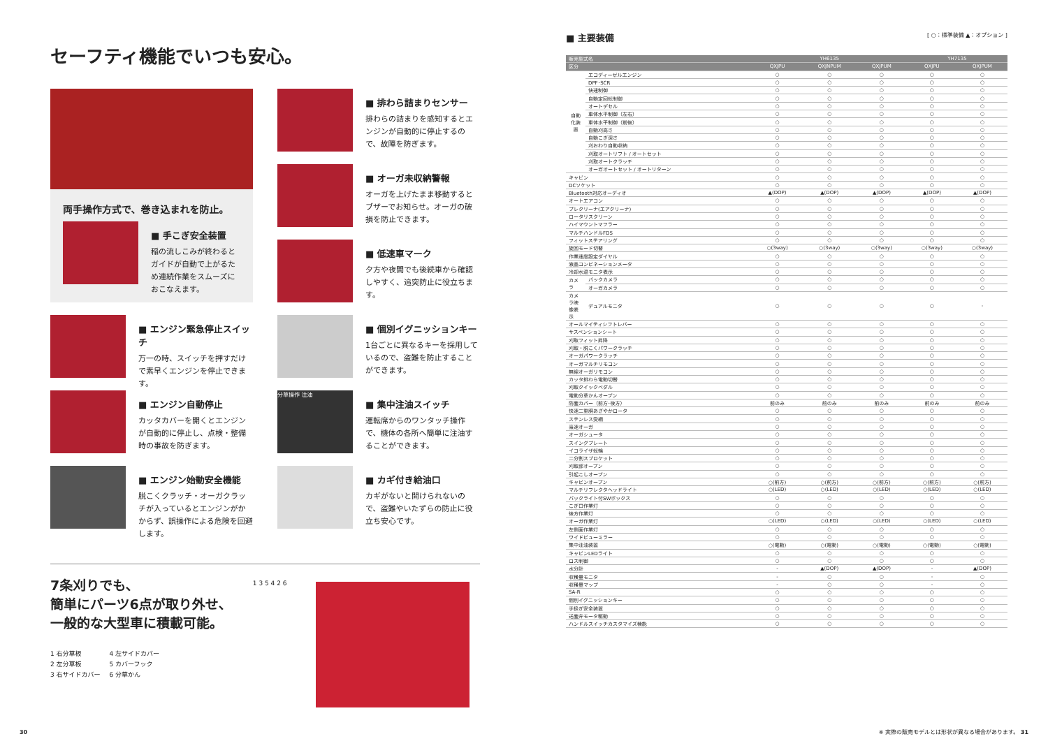セーフティ機能でいつも安心。
両手操作方式で、巻き込まれを防止。
■ 手こぎ安全装置
稲の流しこみが終わるとガイドが自動で上がるため連続作業をスムーズにおこなえます。
■ 排わら詰まりセンサー
排わらの詰まりを感知するとエンジンが自動的に停止するので、故障を防ぎます。
■ オーガ未収納警報
オーガを上げたまま移動するとブザーでお知らせ。オーガの破損を防止できます。
■ 低速車マーク
夕方や夜間でも後続車から確認しやすく、追突防止に役立ちます。
■ エンジン緊急停止スイッチ
万一の時、スイッチを押すだけで素早くエンジンを停止できます。
■ 個別イグニッションキー
1台ごとに異なるキーを採用しているので、盗難を防止することができます。
■ エンジン自動停止
カッタカバーを開くとエンジンが自動的に停止し、点検・整備時の事故を防ぎます。
分草操作 注油
■ 集中注油スイッチ
運転席からのワンタッチ操作で、機体の各所へ簡単に注油することができます。
■ エンジン始動安全機能
脱こくクラッチ・オーガクラッチが入っているとエンジンがかからず、誤操作による危険を回避します。
■ カギ付き給油口
カギがないと開けられないので、盗難やいたずらの防止に役立ち安心です。
7条刈りでも、
簡単にパーツ6点が取り外せ、
一般的な大型車に積載可能。
1 右分草板
2 左分草板
3 右サイドカバー
4 左サイドカバー
5 カバーフック
6 分草かん
1 3 5 4 2 6
■ 主要装備 [ ○：標準装備 ▲：オプション ]
| 販売型式名 | | YH6135 | | | YH7135 | |
| --- | --- | --- | --- | --- | --- | --- |
| 区分 | | QXJPU | QXJNPUM | QXJPUM | QXJPU | QXJPUM |
| 自動化装置 | エコディーゼルエンジン | ○ | ○ | ○ | ○ | ○ |
| | DPF･SCR | ○ | ○ | ○ | ○ | ○ |
| | 快速制御 | ○ | ○ | ○ | ○ | ○ |
| | 自動定回転制御 | ○ | ○ | ○ | ○ | ○ |
| | オートデセル | ○ | ○ | ○ | ○ | ○ |
| | 車体水平制御（左右） | ○ | ○ | ○ | ○ | ○ |
| | 車体水平制御（前後） | ○ | ○ | ○ | ○ | ○ |
| | 自動刈高さ | ○ | ○ | ○ | ○ | ○ |
| | 自動こぎ深さ | ○ | ○ | ○ | ○ | ○ |
| | 刈おわり自動収納 | ○ | ○ | ○ | ○ | ○ |
| | 刈取オートリフト / オートセット | ○ | ○ | ○ | ○ | ○ |
| | 刈取オートクラッチ | ○ | ○ | ○ | ○ | ○ |
| | オーガオートセット / オートリターン | ○ | ○ | ○ | ○ | ○ |
| キャビン | | ○ | ○ | ○ | ○ | ○ |
| DCソケット | | ○ | ○ | ○ | ○ | ○ |
| Bluetooth対応オーディオ | | ▲(DOP) | ▲(DOP) | ▲(DOP) | ▲(DOP) | ▲(DOP) |
| オートエアコン | | ○ | ○ | ○ | ○ | ○ |
| プレクリーナ(エアクリーナ) | | ○ | ○ | ○ | ○ | ○ |
| ロータリスクリーン | | ○ | ○ | ○ | ○ | ○ |
| ハイマウントマフラー | | ○ | ○ | ○ | ○ | ○ |
| マルチハンドルFDS | | ○ | ○ | ○ | ○ | ○ |
| フィットステアリング | | ○ | ○ | ○ | ○ | ○ |
| 旋回モード切替 | | ○(3way) | ○(3way) | ○(3way) | ○(3way) | ○(3way) |
| 作業速度設定ダイヤル | | ○ | ○ | ○ | ○ | ○ |
| 液晶コンビネーションメータ | | ○ | ○ | ○ | ○ | ○ |
| 冷却水温モニタ表示 | | ○ | ○ | ○ | ○ | ○ |
| カメラ | バックカメラ | ○ | ○ | ○ | ○ | ○ |
| | オーガカメラ | ○ | ○ | ○ | ○ | ○ |
| カメラ映像表示 | デュアルモニタ | ○ | ○ | ○ | ○ | - |
| オールマイティシフトレバー | | ○ | ○ | ○ | ○ | ○ |
| サスペンションシート | | ○ | ○ | ○ | ○ | ○ |
| 刈取フィット昇降 | | ○ | ○ | ○ | ○ | ○ |
| 刈取・脱こくパワークラッチ | | ○ | ○ | ○ | ○ | ○ |
| オーガパワークラッチ | | ○ | ○ | ○ | ○ | ○ |
| オーガマルチリモコン | | ○ | ○ | ○ | ○ | ○ |
| 無線オーガリモコン | | ○ | ○ | ○ | ○ | ○ |
| カッタ排わら電動切替 | | ○ | ○ | ○ | ○ | ○ |
| 刈取クイックペダル | | ○ | ○ | ○ | ○ | ○ |
| 電動分草かんオープン | | ○ | ○ | ○ | ○ | ○ |
| 防塵カバー（前方･後方） | | 前のみ | 前のみ | 前のみ | 前のみ | 前のみ |
| 快速二重胴あざやかロータ | | ○ | ○ | ○ | ○ | ○ |
| ステンレス受網 | | ○ | ○ | ○ | ○ | ○ |
| 豪速オーガ | | ○ | ○ | ○ | ○ | ○ |
| オーガシュータ | | ○ | ○ | ○ | ○ | ○ |
| スイングプレート | | ○ | ○ | ○ | ○ | ○ |
| イコライザ転輪 | | ○ | ○ | ○ | ○ | ○ |
| 二分割スプロケット | | ○ | ○ | ○ | ○ | ○ |
| 刈取部オープン | | ○ | ○ | ○ | ○ | ○ |
| 引起こしオープン | | ○ | ○ | ○ | ○ | ○ |
| キャビンオープン | | ○(前方) | ○(前方) | ○(前方) | ○(前方) | ○(前方) |
| マルチリフレクタヘッドライト | | ○(LED) | ○(LED) | ○(LED) | ○(LED) | ○(LED) |
| バックライト付SWボックス | | ○ | ○ | ○ | ○ | ○ |
| こぎ口作業灯 | | ○ | ○ | ○ | ○ | ○ |
| 後方作業灯 | | ○ | ○ | ○ | ○ | ○ |
| オーガ作業灯 | | ○(LED) | ○(LED) | ○(LED) | ○(LED) | ○(LED) |
| 左側面作業灯 | | ○ | ○ | ○ | ○ | ○ |
| ワイドビューミラー | | ○ | ○ | ○ | ○ | ○ |
| 集中注油装置 | | ○(電動) | ○(電動) | ○(電動) | ○(電動) | ○(電動) |
| キャビンLEDライト | | ○ | ○ | ○ | ○ | ○ |
| ロス制御 | | ○ | ○ | ○ | ○ | ○ |
| 水分計 | | - | ▲(DOP) | ▲(DOP) | - | ▲(DOP) |
| 収穫量モニタ | | - | ○ | ○ | - | ○ |
| 収穫量マップ | | - | ○ | ○ | - | ○ |
| SA-R | | ○ | ○ | ○ | ○ | ○ |
| 個別イグニッションキー | | ○ | ○ | ○ | ○ | ○ |
| 手扱ぎ安全装置 | | ○ | ○ | ○ | ○ | ○ |
| 送塵弁モータ駆動 | | ○ | ○ | ○ | ○ | ○ |
| ハンドルスイッチカスタマイズ機能 | | ○ | ○ | ○ | ○ | ○ |
30
※ 実際の販売モデルとは形状が異なる場合があります。 31